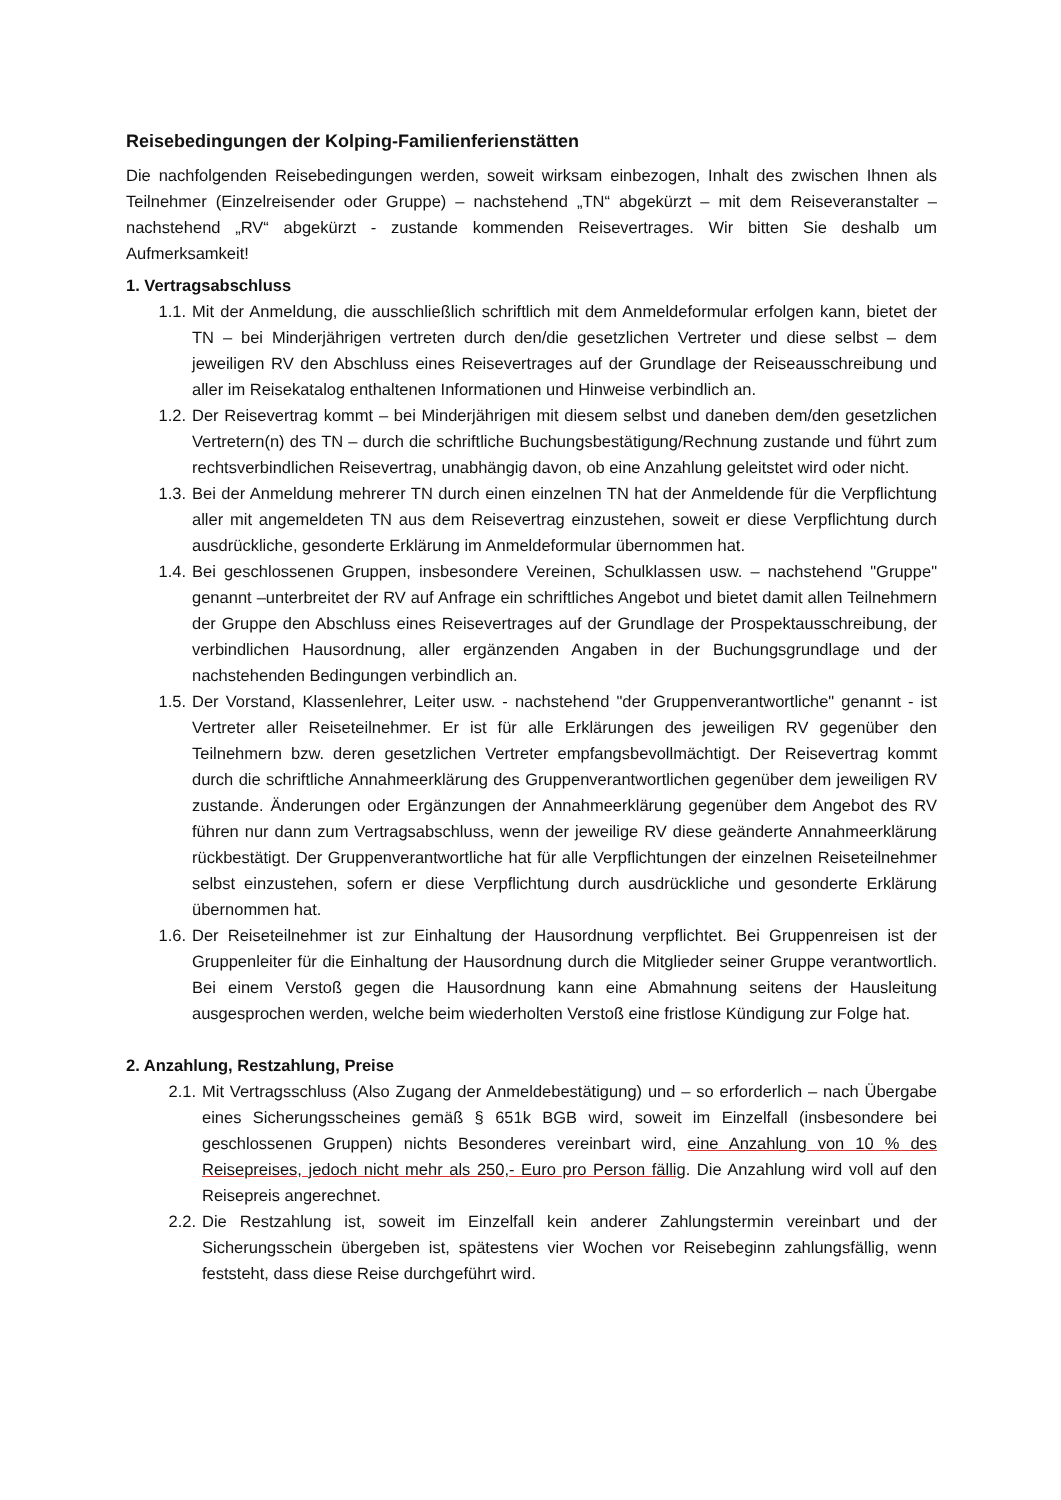Reisebedingungen der Kolping-Familienferienstätten
Die nachfolgenden Reisebedingungen werden, soweit wirksam einbezogen, Inhalt des zwischen Ihnen als Teilnehmer (Einzelreisender oder Gruppe) – nachstehend „TN“ abgekürzt – mit dem Reiseveranstalter – nachstehend „RV“ abgekürzt - zustande kommenden Reisevertrages. Wir bitten Sie deshalb um Aufmerksamkeit!
1. Vertragsabschluss
1.1. Mit der Anmeldung, die ausschließlich schriftlich mit dem Anmeldeformular erfolgen kann, bietet der TN – bei Minderjährigen vertreten durch den/die gesetzlichen Vertreter und diese selbst – dem jeweiligen RV den Abschluss eines Reisevertrages auf der Grundlage der Reiseausschreibung und aller im Reisekatalog enthaltenen Informationen und Hinweise verbindlich an.
1.2. Der Reisevertrag kommt – bei Minderjährigen mit diesem selbst und daneben dem/den gesetzlichen Vertretern(n) des TN – durch die schriftliche Buchungsbestätigung/Rechnung zustande und führt zum rechtsverbindlichen Reisevertrag, unabhängig davon, ob eine Anzahlung geleitstet wird oder nicht.
1.3. Bei der Anmeldung mehrerer TN durch einen einzelnen TN hat der Anmeldende für die Verpflichtung aller mit angemeldeten TN aus dem Reisevertrag einzustehen, soweit er diese Verpflichtung durch ausdrückliche, gesonderte Erklärung im Anmeldeformular übernommen hat.
1.4. Bei geschlossenen Gruppen, insbesondere Vereinen, Schulklassen usw. – nachstehend "Gruppe" genannt –unterbreitet der RV auf Anfrage ein schriftliches Angebot und bietet damit allen Teilnehmern der Gruppe den Abschluss eines Reisevertrages auf der Grundlage der Prospektausschreibung, der verbindlichen Hausordnung, aller ergänzenden Angaben in der Buchungsgrundlage und der nachstehenden Bedingungen verbindlich an.
1.5. Der Vorstand, Klassenlehrer, Leiter usw. - nachstehend "der Gruppenverantwortliche" genannt - ist Vertreter aller Reiseteilnehmer. Er ist für alle Erklärungen des jeweiligen RV gegenüber den Teilnehmern bzw. deren gesetzlichen Vertreter empfangsbevollmächtigt. Der Reisevertrag kommt durch die schriftliche Annahmeerklärung des Gruppenverantwortlichen gegenüber dem jeweiligen RV zustande. Änderungen oder Ergänzungen der Annahmeerklärung gegenüber dem Angebot des RV führen nur dann zum Vertragsabschluss, wenn der jeweilige RV diese geänderte Annahmeerklärung rückbestätigt. Der Gruppenverantwortliche hat für alle Verpflichtungen der einzelnen Reiseteilnehmer selbst einzustehen, sofern er diese Verpflichtung durch ausdrückliche und gesonderte Erklärung übernommen hat.
1.6. Der Reiseteilnehmer ist zur Einhaltung der Hausordnung verpflichtet. Bei Gruppenreisen ist der Gruppenleiter für die Einhaltung der Hausordnung durch die Mitglieder seiner Gruppe verantwortlich. Bei einem Verstoß gegen die Hausordnung kann eine Abmahnung seitens der Hausleitung ausgesprochen werden, welche beim wiederholten Verstoß eine fristlose Kündigung zur Folge hat.
2. Anzahlung, Restzahlung, Preise
2.1. Mit Vertragsschluss (Also Zugang der Anmeldebestätigung) und – so erforderlich – nach Übergabe eines Sicherungsscheines gemäß § 651k BGB wird, soweit im Einzelfall (insbesondere bei geschlossenen Gruppen) nichts Besonderes vereinbart wird, eine Anzahlung von 10 % des Reisepreises, jedoch nicht mehr als 250,- Euro pro Person fällig. Die Anzahlung wird voll auf den Reisepreis angerechnet.
2.2. Die Restzahlung ist, soweit im Einzelfall kein anderer Zahlungstermin vereinbart und der Sicherungsschein übergeben ist, spätestens vier Wochen vor Reisebeginn zahlungsfällig, wenn feststeht, dass diese Reise durchgeführt wird.